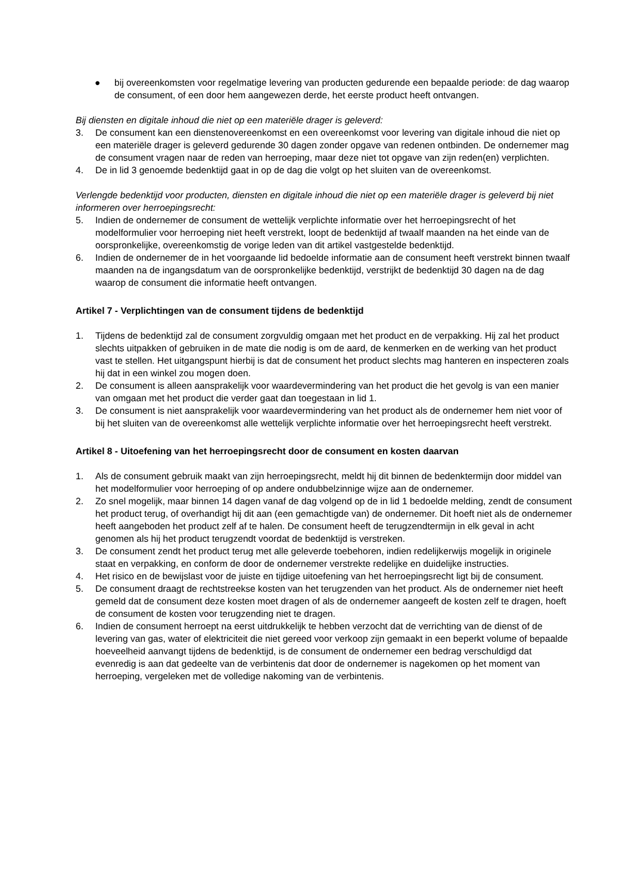● bij overeenkomsten voor regelmatige levering van producten gedurende een bepaalde periode: de dag waarop de consument, of een door hem aangewezen derde, het eerste product heeft ontvangen.
Bij diensten en digitale inhoud die niet op een materiële drager is geleverd:
3. De consument kan een dienstenovereenkomst en een overeenkomst voor levering van digitale inhoud die niet op een materiële drager is geleverd gedurende 30 dagen zonder opgave van redenen ontbinden. De ondernemer mag de consument vragen naar de reden van herroeping, maar deze niet tot opgave van zijn reden(en) verplichten.
4. De in lid 3 genoemde bedenktijd gaat in op de dag die volgt op het sluiten van de overeenkomst.
Verlengde bedenktijd voor producten, diensten en digitale inhoud die niet op een materiële drager is geleverd bij niet informeren over herroepingsrecht:
5. Indien de ondernemer de consument de wettelijk verplichte informatie over het herroepingsrecht of het modelformulier voor herroeping niet heeft verstrekt, loopt de bedenktijd af twaalf maanden na het einde van de oorspronkelijke, overeenkomstig de vorige leden van dit artikel vastgestelde bedenktijd.
6. Indien de ondernemer de in het voorgaande lid bedoelde informatie aan de consument heeft verstrekt binnen twaalf maanden na de ingangsdatum van de oorspronkelijke bedenktijd, verstrijkt de bedenktijd 30 dagen na de dag waarop de consument die informatie heeft ontvangen.
Artikel 7 - Verplichtingen van de consument tijdens de bedenktijd
1. Tijdens de bedenktijd zal de consument zorgvuldig omgaan met het product en de verpakking. Hij zal het product slechts uitpakken of gebruiken in de mate die nodig is om de aard, de kenmerken en de werking van het product vast te stellen. Het uitgangspunt hierbij is dat de consument het product slechts mag hanteren en inspecteren zoals hij dat in een winkel zou mogen doen.
2. De consument is alleen aansprakelijk voor waardevermindering van het product die het gevolg is van een manier van omgaan met het product die verder gaat dan toegestaan in lid 1.
3. De consument is niet aansprakelijk voor waardevermindering van het product als de ondernemer hem niet voor of bij het sluiten van de overeenkomst alle wettelijk verplichte informatie over het herroepingsrecht heeft verstrekt.
Artikel 8 - Uitoefening van het herroepingsrecht door de consument en kosten daarvan
1. Als de consument gebruik maakt van zijn herroepingsrecht, meldt hij dit binnen de bedenktermijn door middel van het modelformulier voor herroeping of op andere ondubbelzinnige wijze aan de ondernemer.
2. Zo snel mogelijk, maar binnen 14 dagen vanaf de dag volgend op de in lid 1 bedoelde melding, zendt de consument het product terug, of overhandigt hij dit aan (een gemachtigde van) de ondernemer. Dit hoeft niet als de ondernemer heeft aangeboden het product zelf af te halen. De consument heeft de terugzendtermijn in elk geval in acht genomen als hij het product terugzendt voordat de bedenktijd is verstreken.
3. De consument zendt het product terug met alle geleverde toebehoren, indien redelijkerwijs mogelijk in originele staat en verpakking, en conform de door de ondernemer verstrekte redelijke en duidelijke instructies.
4. Het risico en de bewijslast voor de juiste en tijdige uitoefening van het herroepingsrecht ligt bij de consument.
5. De consument draagt de rechtstreekse kosten van het terugzenden van het product. Als de ondernemer niet heeft gemeld dat de consument deze kosten moet dragen of als de ondernemer aangeeft de kosten zelf te dragen, hoeft de consument de kosten voor terugzending niet te dragen.
6. Indien de consument herroept na eerst uitdrukkelijk te hebben verzocht dat de verrichting van de dienst of de levering van gas, water of elektriciteit die niet gereed voor verkoop zijn gemaakt in een beperkt volume of bepaalde hoeveelheid aanvangt tijdens de bedenktijd, is de consument de ondernemer een bedrag verschuldigd dat evenredig is aan dat gedeelte van de verbintenis dat door de ondernemer is nagekomen op het moment van herroeping, vergeleken met de volledige nakoming van de verbintenis.